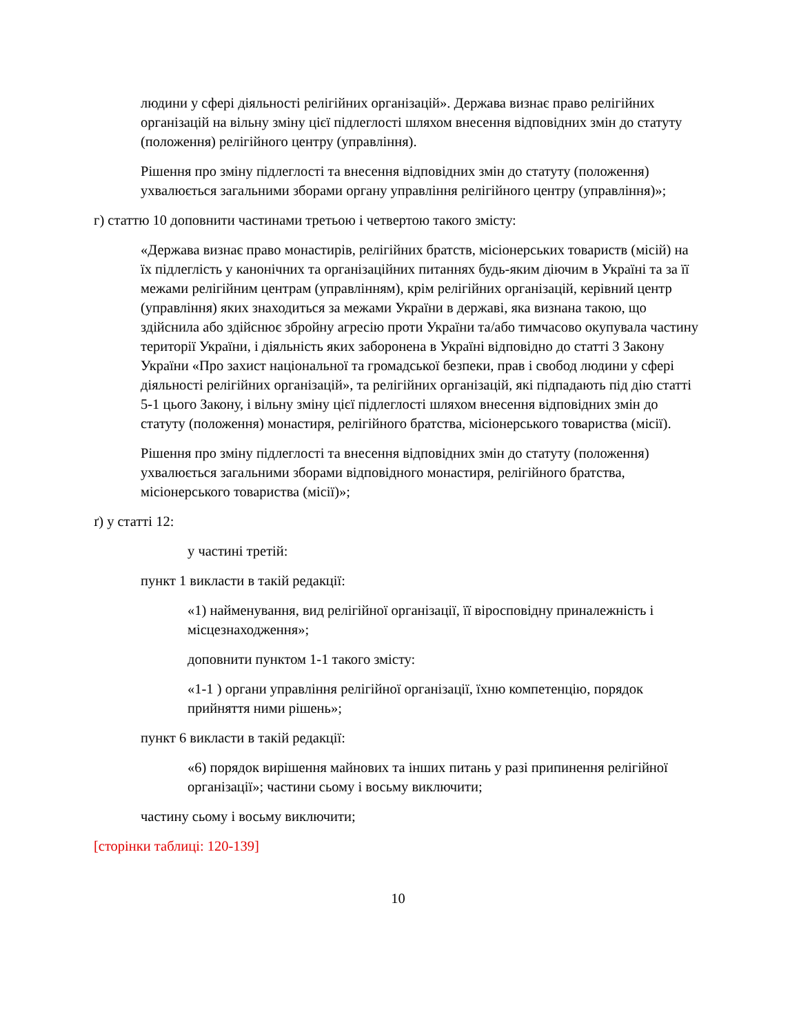людини у сфері діяльності релігійних організацій». Держава визнає право релігійних організацій на вільну зміну цієї підлеглості шляхом внесення відповідних змін до статуту (положення) релігійного центру (управління).
Рішення про зміну підлеглості та внесення відповідних змін до статуту (положення) ухвалюється загальними зборами органу управління релігійного центру (управління)»;
г) статтю 10 доповнити частинами третьою і четвертою такого змісту:
«Держава визнає право монастирів, релігійних братств, місіонерських товариств (місій) на їх підлеглість у канонічних та організаційних питаннях будь-яким діючим в Україні та за її межами релігійним центрам (управлінням), крім релігійних організацій, керівний центр (управління) яких знаходиться за межами України в державі, яка визнана такою, що здійснила або здійснює збройну агресію проти України та/або тимчасово окупувала частину території України, і діяльність яких заборонена в Україні відповідно до статті 3 Закону України «Про захист національної та громадської безпеки, прав і свобод людини у сфері діяльності релігійних організацій», та релігійних організацій, які підпадають під дію статті 5-1 цього Закону, і вільну зміну цієї підлеглості шляхом внесення відповідних змін до статуту (положення) монастиря, релігійного братства, місіонерського товариства (місії).
Рішення про зміну підлеглості та внесення відповідних змін до статуту (положення) ухвалюється загальними зборами відповідного монастиря, релігійного братства, місіонерського товариства (місії)»;
ґ) у статті 12:
у частині третій:
пункт 1 викласти в такій редакції:
«1) найменування, вид релігійної організації, її віросповідну приналежність і місцезнаходження»;
доповнити пунктом 1-1 такого змісту:
«1-1 ) органи управління релігійної організації, їхню компетенцію, порядок прийняття ними рішень»;
пункт 6 викласти в такій редакції:
«6) порядок вирішення майнових та інших питань у разі припинення релігійної організації»; частини сьому і восьму виключити;
частину сьому і восьму виключити;
[сторінки таблиці: 120-139]
10